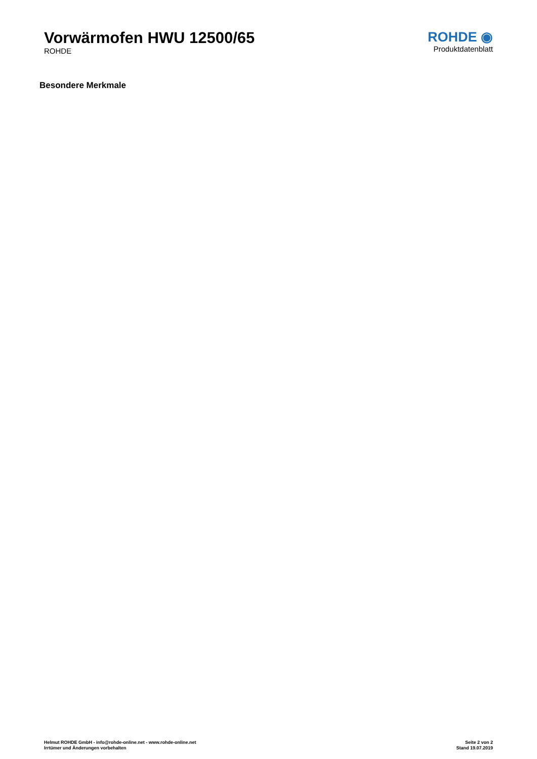Vorwärmofen HWU 12500/65
ROHDE
ROHDE ◉
Produktdatenblatt
Besondere Merkmale
Helmut ROHDE GmbH - info@rohde-online.net - www.rohde-online.net
Irrtümer und Änderungen vorbehalten
Seite 2 von 2
Stand 19.07.2019